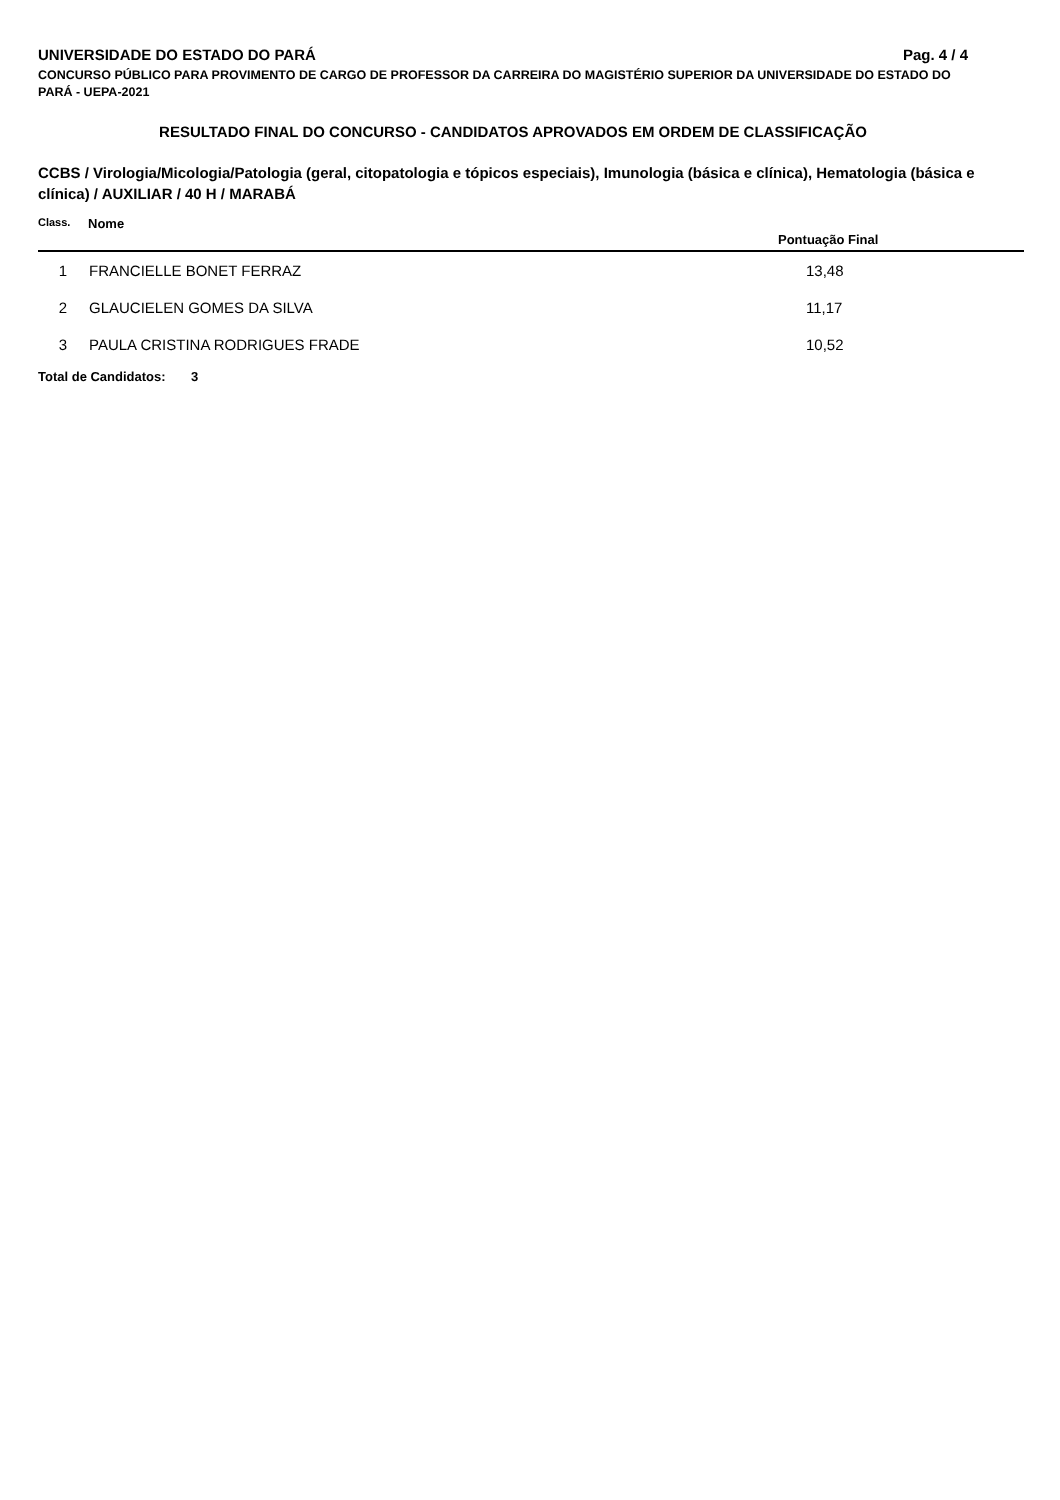UNIVERSIDADE DO ESTADO DO PARÁ Pag. 4 / 4
CONCURSO PÚBLICO PARA PROVIMENTO DE CARGO DE PROFESSOR DA CARREIRA DO MAGISTÉRIO SUPERIOR DA UNIVERSIDADE DO ESTADO DO PARÁ - UEPA-2021
RESULTADO FINAL DO CONCURSO - CANDIDATOS APROVADOS EM ORDEM DE CLASSIFICAÇÃO
CCBS / Virologia/Micologia/Patologia (geral, citopatologia e tópicos especiais), Imunologia (básica e clínica), Hematologia (básica e clínica) / AUXILIAR / 40 H / MARABÁ
| Class. | Nome | Pontuação Final |
| --- | --- | --- |
| 1 | FRANCIELLE BONET FERRAZ | 13,48 |
| 2 | GLAUCIELEN GOMES DA SILVA | 11,17 |
| 3 | PAULA CRISTINA RODRIGUES FRADE | 10,52 |
Total de Candidatos: 3